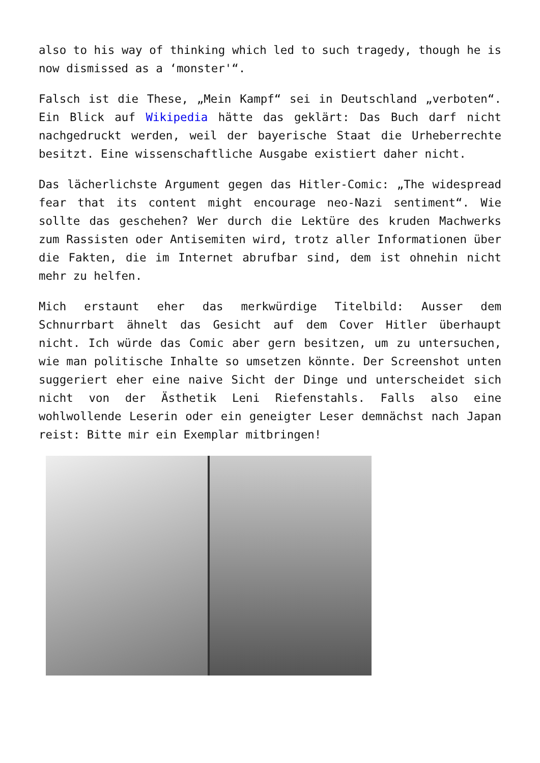also to his way of thinking which led to such tragedy, though he is now dismissed as a ‘monster'“.
Falsch ist die These, „Mein Kampf“ sei in Deutschland „verboten“. Ein Blick auf Wikipedia hätte das geklärt: Das Buch darf nicht nachgedruckt werden, weil der bayerische Staat die Urheberrechte besitzt. Eine wissenschaftliche Ausgabe existiert daher nicht.
Das lächerlichste Argument gegen das Hitler-Comic: „The widespread fear that its content might encourage neo-Nazi sentiment“. Wie sollte das geschehen? Wer durch die Lektüre des kruden Machwerks zum Rassisten oder Antisemiten wird, trotz aller Informationen über die Fakten, die im Internet abrufbar sind, dem ist ohnehin nicht mehr zu helfen.
Mich erstaunt eher das merkwürdige Titelbild: Ausser dem Schnurrbart ähnelt das Gesicht auf dem Cover Hitler überhaupt nicht. Ich würde das Comic aber gern besitzen, um zu untersuchen, wie man politische Inhalte so umsetzen könnte. Der Screenshot unten suggeriert eher eine naive Sicht der Dinge und unterscheidet sich nicht von der Ästhetik Leni Riefenstahls. Falls also eine wohlwollende Leserin oder ein geneigter Leser demnächst nach Japan reist: Bitte mir ein Exemplar mitbringen!